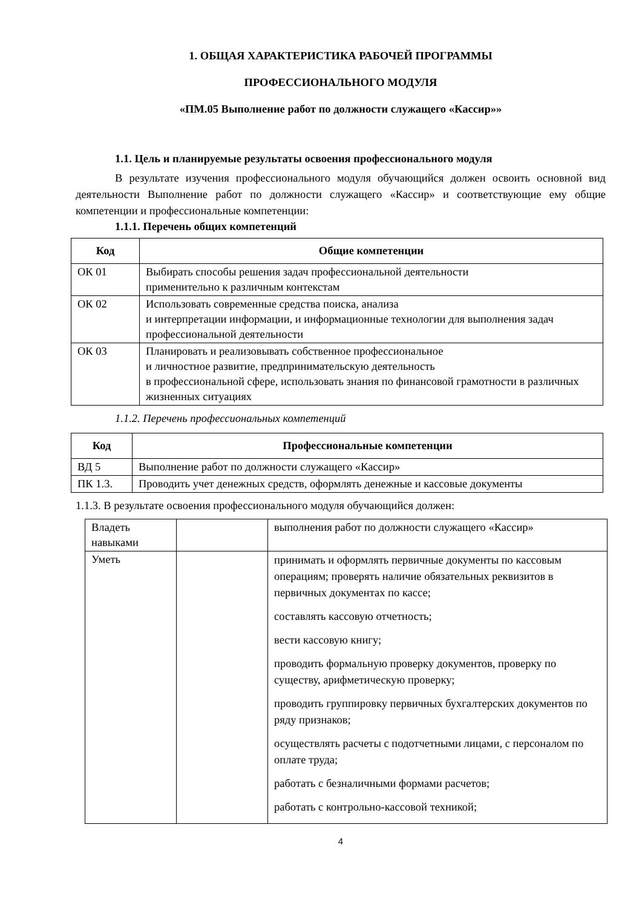1. ОБЩАЯ ХАРАКТЕРИСТИКА РАБОЧЕЙ ПРОГРАММЫ
ПРОФЕССИОНАЛЬНОГО МОДУЛЯ
«ПМ.05 Выполнение работ по должности служащего «Кассир»»
1.1. Цель и планируемые результаты освоения профессионального модуля
В результате изучения профессионального модуля обучающийся должен освоить основной вид деятельности Выполнение работ по должности служащего «Кассир» и соответствующие ему общие компетенции и профессиональные компетенции:
1.1.1. Перечень общих компетенций
| Код | Общие компетенции |
| --- | --- |
| ОК 01 | Выбирать способы решения задач профессиональной деятельности применительно к различным контекстам |
| ОК 02 | Использовать современные средства поиска, анализа и интерпретации информации, и информационные технологии для выполнения задач профессиональной деятельности |
| ОК 03 | Планировать и реализовывать собственное профессиональное и личностное развитие, предпринимательскую деятельность в профессиональной сфере, использовать знания по финансовой грамотности в различных жизненных ситуациях |
1.1.2. Перечень профессиональных компетенций
| Код | Профессиональные компетенции |
| --- | --- |
| ВД 5 | Выполнение работ по должности служащего «Кассир» |
| ПК 1.3. | Проводить учет денежных средств, оформлять денежные и кассовые документы |
1.1.3. В результате освоения профессионального модуля обучающийся должен:
| Владеть навыками | | выполнения работ по должности служащего «Кассир» |
| Уметь | | принимать и оформлять первичные документы по кассовым операциям; проверять наличие обязательных реквизитов в первичных документах по кассе; составлять кассовую отчетность; вести кассовую книгу; проводить формальную проверку документов, проверку по существу, арифметическую проверку; проводить группировку первичных бухгалтерских документов по ряду признаков; осуществлять расчеты с подотчетными лицами, с персоналом по оплате труда; работать с безналичными формами расчетов; работать с контрольно-кассовой техникой; |
4